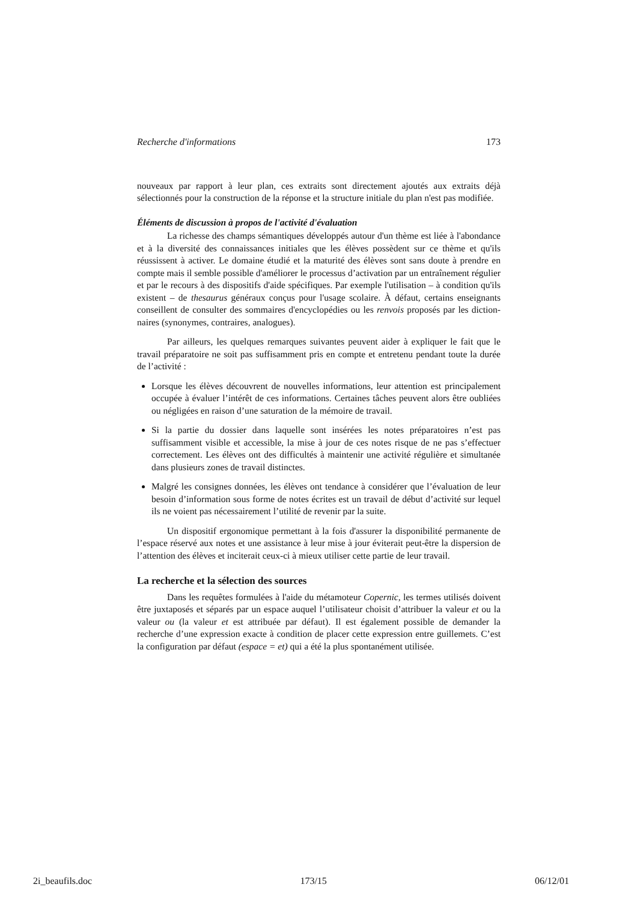Recherche d'informations 173
nouveaux par rapport à leur plan, ces extraits sont directement ajoutés aux extraits déjà sélectionnés pour la construction de la réponse et la structure initiale du plan n'est pas modifiée.
Éléments de discussion à propos de l'activité d'évaluation
La richesse des champs sémantiques développés autour d'un thème est liée à l'abondance et à la diversité des connaissances initiales que les élèves possèdent sur ce thème et qu'ils réussissent à activer. Le domaine étudié et la maturité des élèves sont sans doute à prendre en compte mais il semble possible d'améliorer le processus d’activation par un entraînement régulier et par le recours à des dispositifs d'aide spécifiques. Par exemple l'utilisation – à condition qu'ils existent – de thesaurus généraux conçus pour l'usage scolaire. À défaut, certains enseignants conseillent de consulter des sommaires d'encyclopédies ou les renvois proposés par les diction-naires (synonymes, contraires, analogues).
Par ailleurs, les quelques remarques suivantes peuvent aider à expliquer le fait que le travail préparatoire ne soit pas suffisamment pris en compte et entretenu pendant toute la durée de l’activité :
Lorsque les élèves découvrent de nouvelles informations, leur attention est principalement occupée à évaluer l’intérêt de ces informations. Certaines tâches peuvent alors être oubliées ou négligées en raison d’une saturation de la mémoire de travail.
Si la partie du dossier dans laquelle sont insérées les notes préparatoires n’est pas suffisamment visible et accessible, la mise à jour de ces notes risque de ne pas s’effectuer correctement. Les élèves ont des difficultés à maintenir une activité régulière et simultanée dans plusieurs zones de travail distinctes.
Malgré les consignes données, les élèves ont tendance à considérer que l’évaluation de leur besoin d’information sous forme de notes écrites est un travail de début d’activité sur lequel ils ne voient pas nécessairement l’utilité de revenir par la suite.
Un dispositif ergonomique permettant à la fois d'assurer la disponibilité permanente de l’espace réservé aux notes et une assistance à leur mise à jour éviterait peut-être la dispersion de l’attention des élèves et inciterait ceux-ci à mieux utiliser cette partie de leur travail.
La recherche et la sélection des sources
Dans les requêtes formulées à l'aide du métamoteur Copernic, les termes utilisés doivent être juxtaposés et séparés par un espace auquel l’utilisateur choisit d’attribuer la valeur et ou la valeur ou (la valeur et est attribuée par défaut). Il est également possible de demander la recherche d’une expression exacte à condition de placer cette expression entre guillemets. C’est la configuration par défaut (espace = et) qui a été la plus spontanément utilisée.
2i_beaufils.doc 173/15 06/12/01